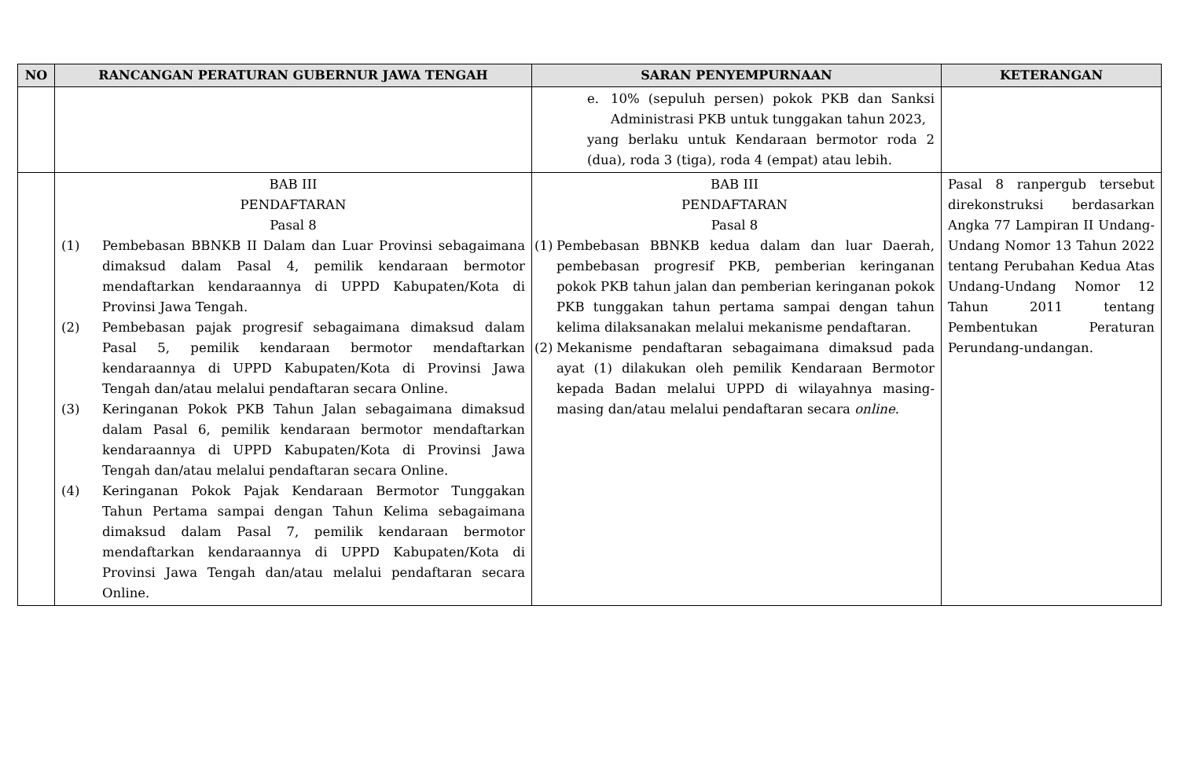| NO | RANCANGAN PERATURAN GUBERNUR JAWA TENGAH | SARAN PENYEMPURNAAN | KETERANGAN |
| --- | --- | --- | --- |
| | | e. 10% (sepuluh persen) pokok PKB dan Sanksi Administrasi PKB untuk tunggakan tahun 2023, yang berlaku untuk Kendaraan bermotor roda 2 (dua), roda 3 (tiga), roda 4 (empat) atau lebih. | |
| | BAB III PENDAFTARAN Pasal 8 (1) Pembebasan BBNKB II Dalam dan Luar Provinsi sebagaimana dimaksud dalam Pasal 4, pemilik kendaraan bermotor mendaftarkan kendaraannya di UPPD Kabupaten/Kota di Provinsi Jawa Tengah. (2) Pembebasan pajak progresif sebagaimana dimaksud dalam Pasal 5, pemilik kendaraan bermotor mendaftarkan kendaraannya di UPPD Kabupaten/Kota di Provinsi Jawa Tengah dan/atau melalui pendaftaran secara Online. (3) Keringanan Pokok PKB Tahun Jalan sebagaimana dimaksud dalam Pasal 6, pemilik kendaraan bermotor mendaftarkan kendaraannya di UPPD Kabupaten/Kota di Provinsi Jawa Tengah dan/atau melalui pendaftaran secara Online. (4) Keringanan Pokok Pajak Kendaraan Bermotor Tunggakan Tahun Pertama sampai dengan Tahun Kelima sebagaimana dimaksud dalam Pasal 7, pemilik kendaraan bermotor mendaftarkan kendaraannya di UPPD Kabupaten/Kota di Provinsi Jawa Tengah dan/atau melalui pendaftaran secara Online. | BAB III PENDAFTARAN Pasal 8 (1) Pembebasan BBNKB kedua dalam dan luar Daerah, pembebasan progresif PKB, pemberian keringanan pokok PKB tahun jalan dan pemberian keringanan pokok PKB tunggakan tahun pertama sampai dengan tahun kelima dilaksanakan melalui mekanisme pendaftaran. (2) Mekanisme pendaftaran sebagaimana dimaksud pada ayat (1) dilakukan oleh pemilik Kendaraan Bermotor kepada Badan melalui UPPD di wilayahnya masing-masing dan/atau melalui pendaftaran secara online . | Pasal 8 ranpergub tersebut direkonstruksi berdasarkan Angka 77 Lampiran II Undang-Undang Nomor 13 Tahun 2022 tentang Perubahan Kedua Atas Undang-Undang Nomor 12 Tahun 2011 tentang Pembentukan Peraturan Perundang-undangan. |